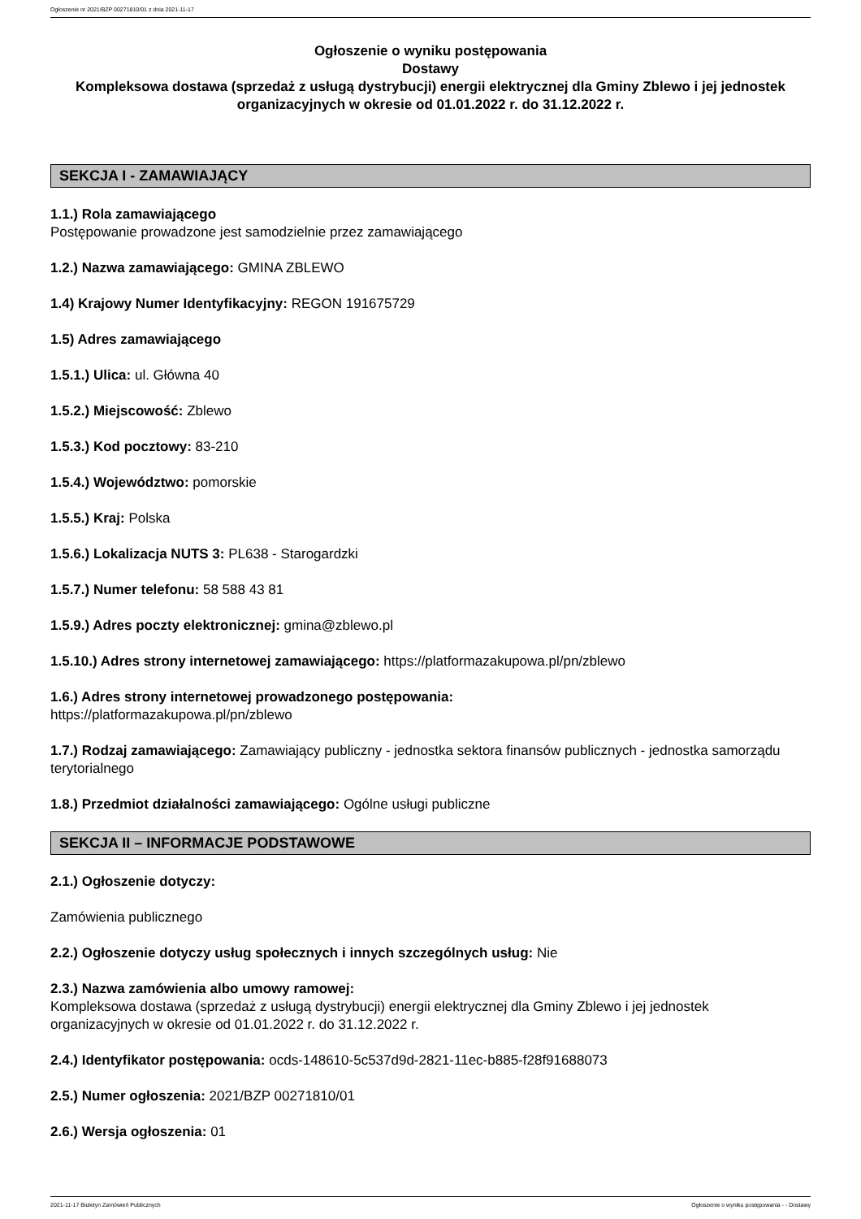Ogłoszenie nr 2021/BZP 00271810/01 z dnia 2021-11-17
Ogłoszenie o wyniku postępowania
Dostawy
Kompleksowa dostawa (sprzedaż z usługą dystrybucji) energii elektrycznej dla Gminy Zblewo i jej jednostek organizacyjnych w okresie od 01.01.2022 r. do 31.12.2022 r.
SEKCJA I - ZAMAWIAJĄCY
1.1.) Rola zamawiającego
Postępowanie prowadzone jest samodzielnie przez zamawiającego
1.2.) Nazwa zamawiającego: GMINA ZBLEWO
1.4) Krajowy Numer Identyfikacyjny: REGON 191675729
1.5) Adres zamawiającego
1.5.1.) Ulica: ul. Główna 40
1.5.2.) Miejscowość: Zblewo
1.5.3.) Kod pocztowy: 83-210
1.5.4.) Województwo: pomorskie
1.5.5.) Kraj: Polska
1.5.6.) Lokalizacja NUTS 3: PL638 - Starogardzki
1.5.7.) Numer telefonu: 58 588 43 81
1.5.9.) Adres poczty elektronicznej: gmina@zblewo.pl
1.5.10.) Adres strony internetowej zamawiającego: https://platformazakupowa.pl/pn/zblewo
1.6.) Adres strony internetowej prowadzonego postępowania:
https://platformazakupowa.pl/pn/zblewo
1.7.) Rodzaj zamawiającego: Zamawiający publiczny - jednostka sektora finansów publicznych - jednostka samorządu terytorialnego
1.8.) Przedmiot działalności zamawiającego: Ogólne usługi publiczne
SEKCJA II – INFORMACJE PODSTAWOWE
2.1.) Ogłoszenie dotyczy:
Zamówienia publicznego
2.2.) Ogłoszenie dotyczy usług społecznych i innych szczególnych usług: Nie
2.3.) Nazwa zamówienia albo umowy ramowej:
Kompleksowa dostawa (sprzedaż z usługą dystrybucji) energii elektrycznej dla Gminy Zblewo i jej jednostek organizacyjnych w okresie od 01.01.2022 r. do 31.12.2022 r.
2.4.) Identyfikator postępowania: ocds-148610-5c537d9d-2821-11ec-b885-f28f91688073
2.5.) Numer ogłoszenia: 2021/BZP 00271810/01
2.6.) Wersja ogłoszenia: 01
2021-11-17 Biuletyn Zamówień Publicznych Ogłoszenie o wyniku postępowania - - Dostawy